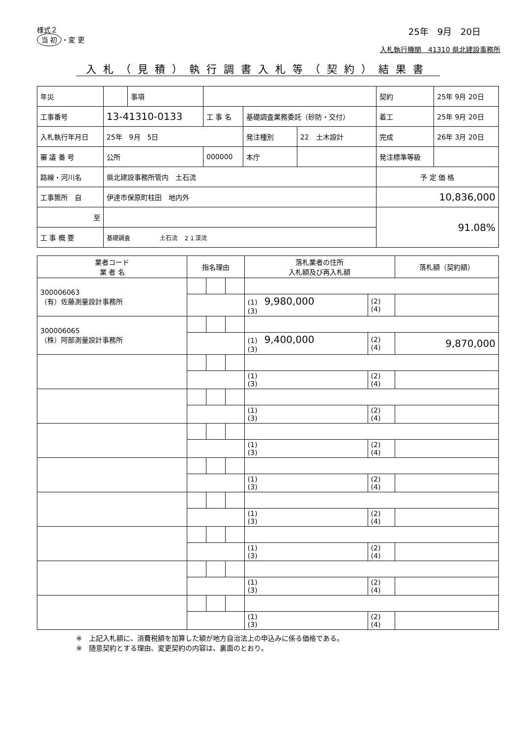様式２
当 初 ・変 更
25年　9月　20日
入札執行機関　41310 県北建設事務所
入札（見積）執行調書入札等（契約）結果書
| 年災 | | 事項 | | | | 契約 | 25年 9月 20日 |
| 工事番号 | 13-41310-0133 | | 工 事 名 | 基礎調査業務委託（砂防・交付） | | 着工 | 25年 9月 20日 |
| 入札執行年月日 | 25年 9月 5日 | | | 発注種別 | 22 土木設計 | 完成 | 26年 3月 20日 |
| 審 議 番 号 | 公所 | | 000000 | 本庁 | | 発注標準等級 | |
| 路線・河川名 | 県北建設事務所管内 土石流 | | | | | 予 定 価 格 | |
| 工事箇所 自 | 伊達市保原町柱田 地内外 | | | | | 10,836,000 | |
| 至 | | | | | | 91.08% | |
| 工 事 概 要 | 基礎調査 土石流 ２１渓流 | | | | | | |
| 業者コード 業 者 名 | 指名理由 | | | 落札業者の住所 入札額及び再入札額 | | 落札額（契約額） |
| --- | --- | --- | --- | --- | --- | --- |
| 300006063 （有）佐藤測量設計事務所 | | | | | | |
| | | | | (1) 9,980,000 (3) | (2) (4) | |
| 300006065 （株）阿部測量設計事務所 | | | | | | |
| | | | | (1) 9,400,000 (3) | (2) (4) | 9,870,000 |
| | | | | (1) (3) | (2) (4) | |
| | | | | (1) (3) | (2) (4) | |
| | | | | (1) (3) | (2) (4) | |
| | | | | (1) (3) | (2) (4) | |
| | | | | (1) (3) | (2) (4) | |
| | | | | (1) (3) | (2) (4) | |
| | | | | (1) (3) | (2) (4) | |
| | | | | (1) (3) | (2) (4) | |
※　上記入札額に、消費税額を加算した額が地方自治法上の申込みに係る価格である。
※　随意契約とする理由、変更契約の内容は、裏面のとおり。